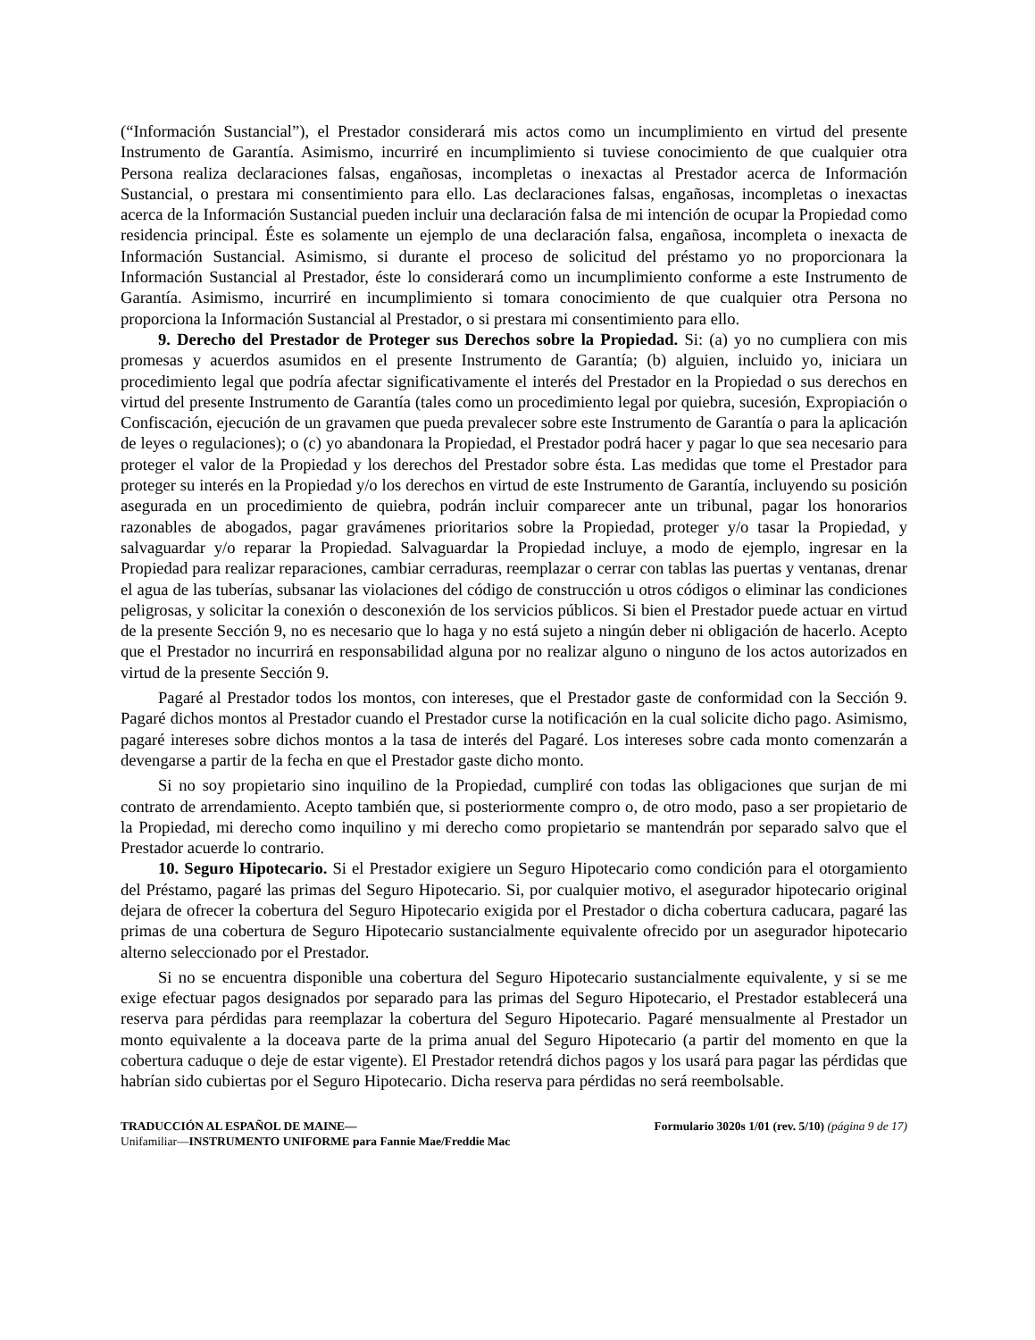(“Información Sustancial”), el Prestador considerará mis actos como un incumplimiento en virtud del presente Instrumento de Garantía. Asimismo, incurriré en incumplimiento si tuviese conocimiento de que cualquier otra Persona realiza declaraciones falsas, engañosas, incompletas o inexactas al Prestador acerca de Información Sustancial, o prestara mi consentimiento para ello. Las declaraciones falsas, engañosas, incompletas o inexactas acerca de la Información Sustancial pueden incluir una declaración falsa de mi intención de ocupar la Propiedad como residencia principal. Éste es solamente un ejemplo de una declaración falsa, engañosa, incompleta o inexacta de Información Sustancial. Asimismo, si durante el proceso de solicitud del préstamo yo no proporcionara la Información Sustancial al Prestador, éste lo considerará como un incumplimiento conforme a este Instrumento de Garantía. Asimismo, incurriré en incumplimiento si tomara conocimiento de que cualquier otra Persona no proporciona la Información Sustancial al Prestador, o si prestara mi consentimiento para ello.
9. Derecho del Prestador de Proteger sus Derechos sobre la Propiedad. Si: (a) yo no cumpliera con mis promesas y acuerdos asumidos en el presente Instrumento de Garantía; (b) alguien, incluido yo, iniciara un procedimiento legal que podría afectar significativamente el interés del Prestador en la Propiedad o sus derechos en virtud del presente Instrumento de Garantía (tales como un procedimiento legal por quiebra, sucesión, Expropiación o Confiscación, ejecución de un gravamen que pueda prevalecer sobre este Instrumento de Garantía o para la aplicación de leyes o regulaciones); o (c) yo abandonara la Propiedad, el Prestador podrá hacer y pagar lo que sea necesario para proteger el valor de la Propiedad y los derechos del Prestador sobre ésta. Las medidas que tome el Prestador para proteger su interés en la Propiedad y/o los derechos en virtud de este Instrumento de Garantía, incluyendo su posición asegurada en un procedimiento de quiebra, podrán incluir comparecer ante un tribunal, pagar los honorarios razonables de abogados, pagar gravámenes prioritarios sobre la Propiedad, proteger y/o tasar la Propiedad, y salvaguardar y/o reparar la Propiedad. Salvaguardar la Propiedad incluye, a modo de ejemplo, ingresar en la Propiedad para realizar reparaciones, cambiar cerraduras, reemplazar o cerrar con tablas las puertas y ventanas, drenar el agua de las tuberías, subsanar las violaciones del código de construcción u otros códigos o eliminar las condiciones peligrosas, y solicitar la conexión o desconexión de los servicios públicos. Si bien el Prestador puede actuar en virtud de la presente Sección 9, no es necesario que lo haga y no está sujeto a ningún deber ni obligación de hacerlo. Acepto que el Prestador no incurrirá en responsabilidad alguna por no realizar alguno o ninguno de los actos autorizados en virtud de la presente Sección 9.
Pagaré al Prestador todos los montos, con intereses, que el Prestador gaste de conformidad con la Sección 9. Pagaré dichos montos al Prestador cuando el Prestador curse la notificación en la cual solicite dicho pago. Asimismo, pagaré intereses sobre dichos montos a la tasa de interés del Pagaré. Los intereses sobre cada monto comenzarán a devengarse a partir de la fecha en que el Prestador gaste dicho monto.
Si no soy propietario sino inquilino de la Propiedad, cumpliré con todas las obligaciones que surjan de mi contrato de arrendamiento. Acepto también que, si posteriormente compro o, de otro modo, paso a ser propietario de la Propiedad, mi derecho como inquilino y mi derecho como propietario se mantendrán por separado salvo que el Prestador acuerde lo contrario.
10. Seguro Hipotecario. Si el Prestador exigiere un Seguro Hipotecario como condición para el otorgamiento del Préstamo, pagaré las primas del Seguro Hipotecario. Si, por cualquier motivo, el asegurador hipotecario original dejara de ofrecer la cobertura del Seguro Hipotecario exigida por el Prestador o dicha cobertura caducara, pagaré las primas de una cobertura de Seguro Hipotecario sustancialmente equivalente ofrecido por un asegurador hipotecario alterno seleccionado por el Prestador.
Si no se encuentra disponible una cobertura del Seguro Hipotecario sustancialmente equivalente, y si se me exige efectuar pagos designados por separado para las primas del Seguro Hipotecario, el Prestador establecerá una reserva para pérdidas para reemplazar la cobertura del Seguro Hipotecario. Pagaré mensualmente al Prestador un monto equivalente a la doceava parte de la prima anual del Seguro Hipotecario (a partir del momento en que la cobertura caduque o deje de estar vigente). El Prestador retendrá dichos pagos y los usará para pagar las pérdidas que habrían sido cubiertas por el Seguro Hipotecario. Dicha reserva para pérdidas no será reembolsable.
TRADUCCIÓN AL ESPAÑOL DE MAINE— Formulario 3020s 1/01 (rev. 5/10) (página 9 de 17)
Unifamiliar—INSTRUMENTO UNIFORME para Fannie Mae/Freddie Mac